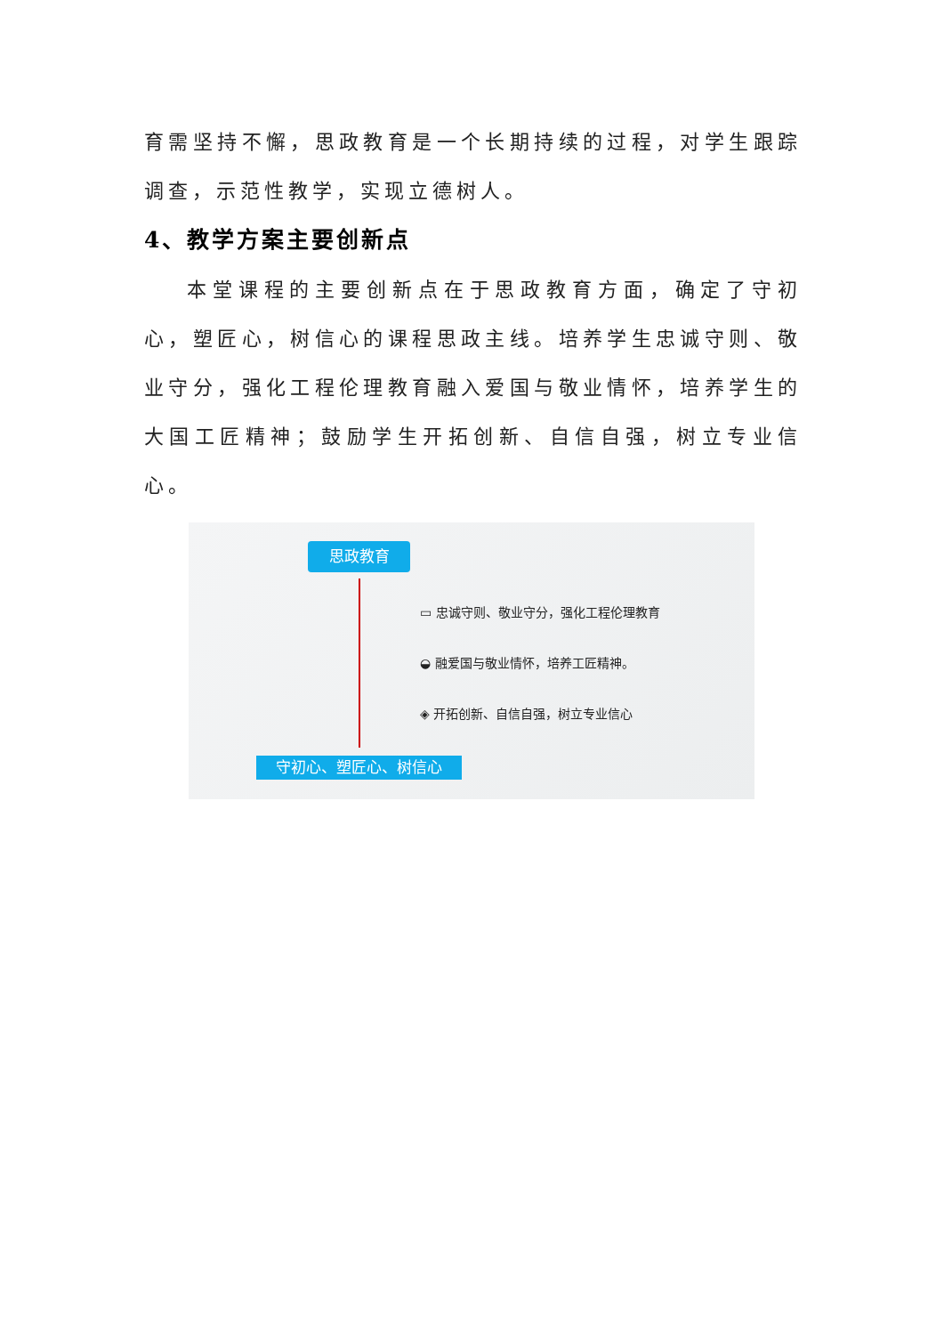育需坚持不懈，思政教育是一个长期持续的过程，对学生跟踪调查，示范性教学，实现立德树人。
4、教学方案主要创新点
本堂课程的主要创新点在于思政教育方面，确定了守初心，塑匠心，树信心的课程思政主线。培养学生忠诚守则、敬业守分，强化工程伦理教育融入爱国与敬业情怀，培养学生的大国工匠精神；鼓励学生开拓创新、自信自强，树立专业信心。
思政教育
▭ 忠诚守则、敬业守分，强化工程伦理教育
◒ 融爱国与敬业情怀，培养工匠精神。
◈ 开拓创新、自信自强，树立专业信心
守初心、塑匠心、树信心